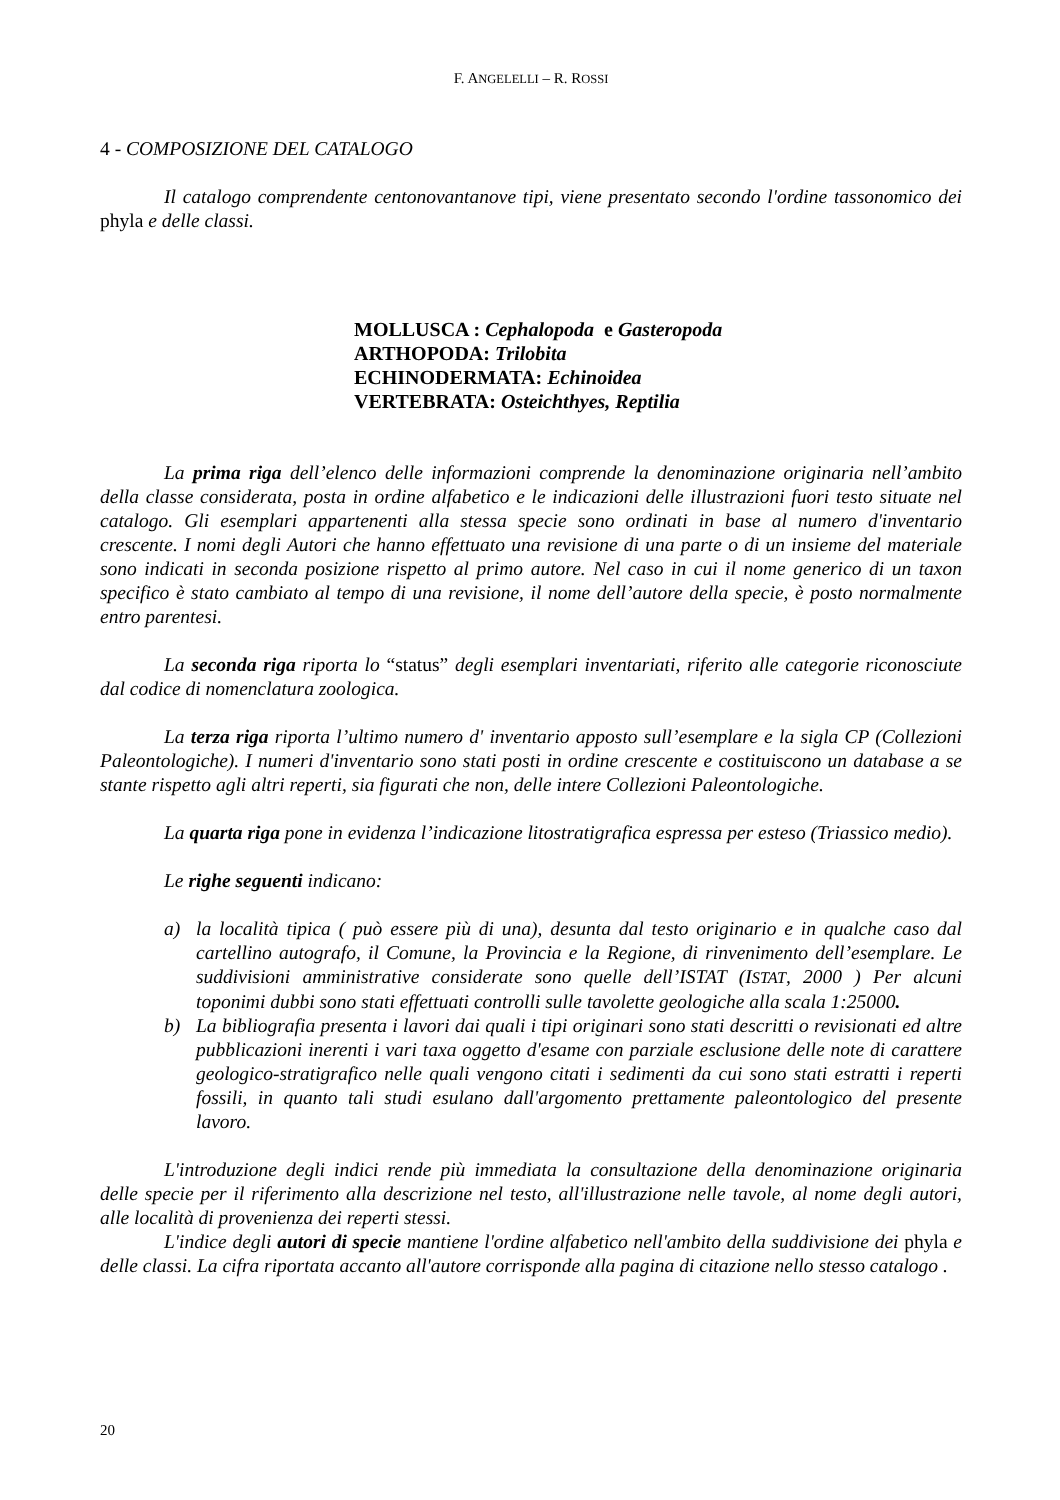F. ANGELELLI – R. ROSSI
4 - COMPOSIZIONE DEL CATALOGO
Il catalogo comprendente centonovantanove tipi, viene presentato secondo l'ordine tassonomico dei phyla e delle classi.
MOLLUSCA : Cephalopoda e Gasteropoda
ARTHOPODA: Trilobita
ECHINODERMATA: Echinoidea
VERTEBRATA: Osteichthyes, Reptilia
La prima riga dell’elenco delle informazioni comprende la denominazione originaria nell’ambito della classe considerata, posta in ordine alfabetico e le indicazioni delle illustrazioni fuori testo situate nel catalogo. Gli esemplari appartenenti alla stessa specie sono ordinati in base al numero d'inventario crescente. I nomi degli Autori che hanno effettuato una revisione di una parte o di un insieme del materiale sono indicati in seconda posizione rispetto al primo autore. Nel caso in cui il nome generico di un taxon specifico è stato cambiato al tempo di una revisione, il nome dell’autore della specie, è posto normalmente entro parentesi.
La seconda riga riporta lo “status” degli esemplari inventariati, riferito alle categorie riconosciute dal codice di nomenclatura zoologica.
La terza riga riporta l’ultimo numero d' inventario apposto sull’esemplare e la sigla CP (Collezioni Paleontologiche). I numeri d'inventario sono stati posti in ordine crescente e costituiscono un database a se stante rispetto agli altri reperti, sia figurati che non, delle intere Collezioni Paleontologiche.
La quarta riga pone in evidenza l’indicazione litostratigrafica espressa per esteso (Triassico medio).
Le righe seguenti indicano:
a) la località tipica ( può essere più di una), desunta dal testo originario e in qualche caso dal cartellino autografo, il Comune, la Provincia e la Regione, di rinvenimento dell’esemplare. Le suddivisioni amministrative considerate sono quelle dell’ISTAT (ISTAT, 2000 ) Per alcuni toponimi dubbi sono stati effettuati controlli sulle tavolette geologiche alla scala 1:25000.
b) La bibliografia presenta i lavori dai quali i tipi originari sono stati descritti o revisionati ed altre pubblicazioni inerenti i vari taxa oggetto d'esame con parziale esclusione delle note di carattere geologico-stratigrafico nelle quali vengono citati i sedimenti da cui sono stati estratti i reperti fossili, in quanto tali studi esulano dall'argomento prettamente paleontologico del presente lavoro.
L'introduzione degli indici rende più immediata la consultazione della denominazione originaria delle specie per il riferimento alla descrizione nel testo, all'illustrazione nelle tavole, al nome degli autori, alle località di provenienza dei reperti stessi.
L'indice degli autori di specie mantiene l'ordine alfabetico nell'ambito della suddivisione dei phyla e delle classi. La cifra riportata accanto all'autore corrisponde alla pagina di citazione nello stesso catalogo .
20